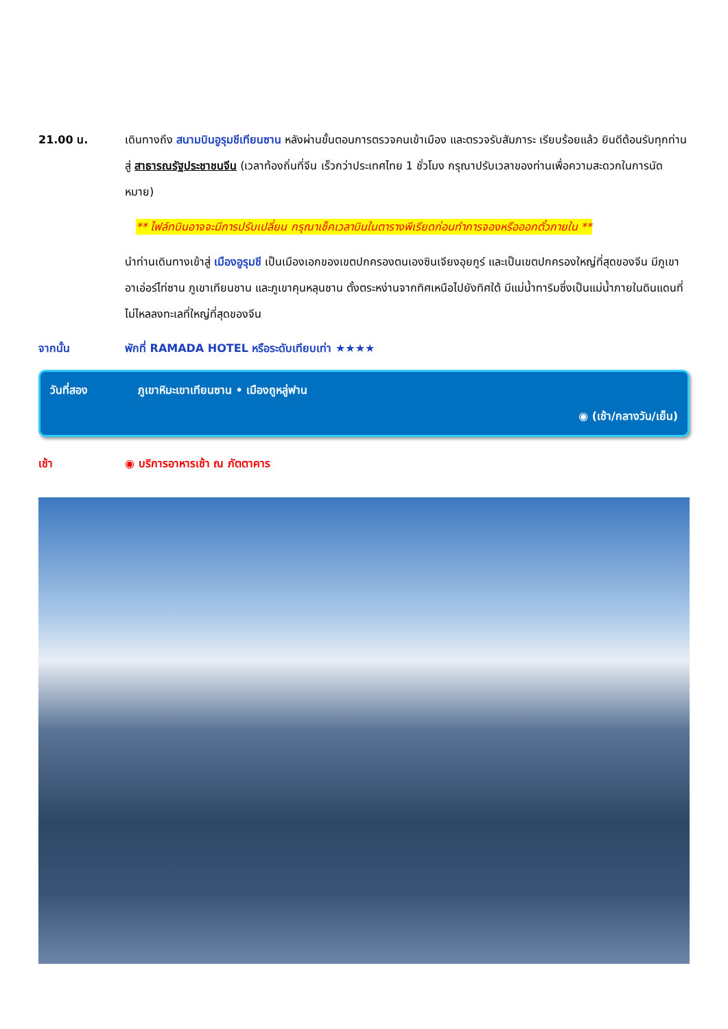21.00 น. เดินทางถึง สนามบินอูรุมชีเทียนซาน หลังผ่านขั้นตอนการตรวจคนเข้าเมือง และตรวจรับสัมภาระ เรียบร้อยแล้ว ยินดีต้อนรับทุกท่านสู่ สาธารณรัฐประชาชนจีน (เวลาท้องถิ่นที่จีน เร็วกว่าประเทศไทย 1 ชั่วโมง กรุณาปรับเวลาของท่านเพื่อความสะดวกในการนัดหมาย)
** ไฟล์ทบินอาจจะมีการปรับเปลี่ยน กรุณาเช็คเวลาบินในตารางพีเรียดก่อนทำการจองหรือออกตั๋วภายใน **
นำท่านเดินทางเข้าสู่ เมืองอูรุมชี เป็นเมืองเอกของเขตปกครองตนเองซินเจียงอุยกูร์ และเป็นเขตปกครองใหญ่ที่สุดของจีน มีภูเขาอาเอ่อร์ไท่ซาน ภูเขาเทียนชาน และภูเขาคุนหลุนชาน ตั้งตระหง่านจากทิศเหนือไปยังทิศใต้ มีแม่น้ำทาริมซึ่งเป็นแม่น้ำภายในดินแดนที่ไม่ไหลลงทะเลที่ใหญ่ที่สุดของจีน
จากนั้น พักที่ RAMADA HOTEL หรือระดับเทียบเท่า ★★★★
วันที่สอง ภูเขาหิมะเขาเทียนซาน • เมืองถูหลู่ฟาน
◉ (เช้า/กลางวัน/เย็น)
เช้า ◉ บริการอาหารเช้า ณ ภัตตาคาร